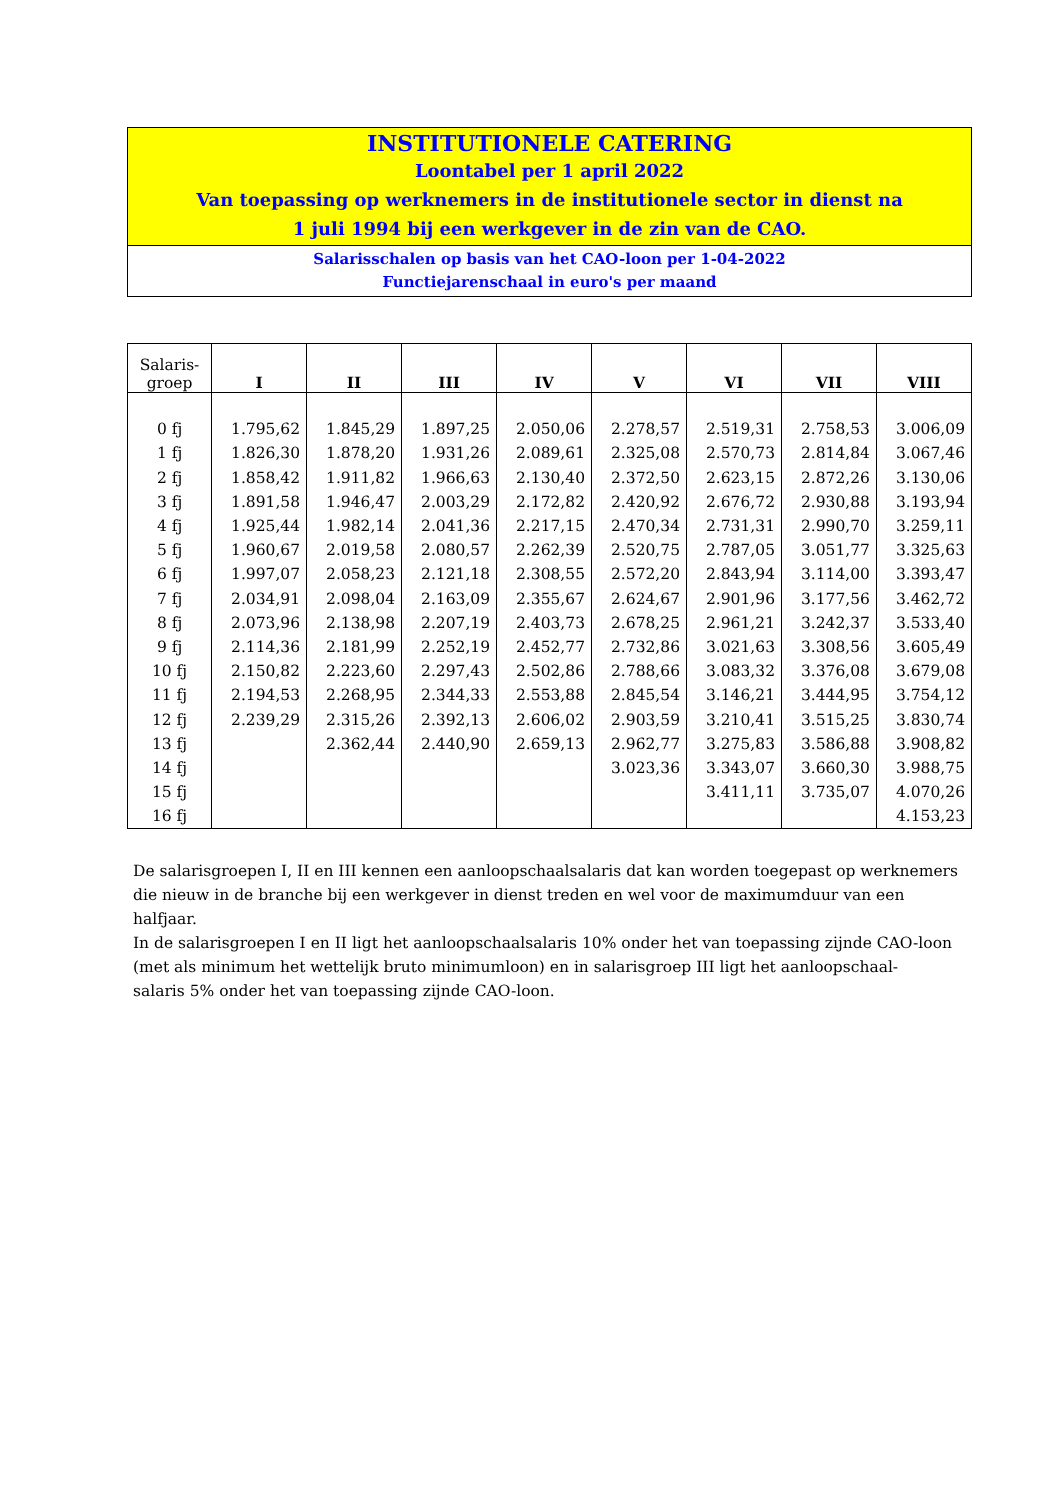INSTITUTIONELE CATERING
Loontabel per 1 april 2022
Van toepassing op werknemers in de institutionele sector in dienst na
1 juli 1994 bij een werkgever in de zin van de CAO.
Salarisschalen op basis van het CAO-loon per 1-04-2022
Functiejarenschaal in euro's per maand
| Salaris- groep | I | II | III | IV | V | VI | VII | VIII |
| --- | --- | --- | --- | --- | --- | --- | --- | --- |
| 0 fj | 1.795,62 | 1.845,29 | 1.897,25 | 2.050,06 | 2.278,57 | 2.519,31 | 2.758,53 | 3.006,09 |
| 1 fj | 1.826,30 | 1.878,20 | 1.931,26 | 2.089,61 | 2.325,08 | 2.570,73 | 2.814,84 | 3.067,46 |
| 2 fj | 1.858,42 | 1.911,82 | 1.966,63 | 2.130,40 | 2.372,50 | 2.623,15 | 2.872,26 | 3.130,06 |
| 3 fj | 1.891,58 | 1.946,47 | 2.003,29 | 2.172,82 | 2.420,92 | 2.676,72 | 2.930,88 | 3.193,94 |
| 4 fj | 1.925,44 | 1.982,14 | 2.041,36 | 2.217,15 | 2.470,34 | 2.731,31 | 2.990,70 | 3.259,11 |
| 5 fj | 1.960,67 | 2.019,58 | 2.080,57 | 2.262,39 | 2.520,75 | 2.787,05 | 3.051,77 | 3.325,63 |
| 6 fj | 1.997,07 | 2.058,23 | 2.121,18 | 2.308,55 | 2.572,20 | 2.843,94 | 3.114,00 | 3.393,47 |
| 7 fj | 2.034,91 | 2.098,04 | 2.163,09 | 2.355,67 | 2.624,67 | 2.901,96 | 3.177,56 | 3.462,72 |
| 8 fj | 2.073,96 | 2.138,98 | 2.207,19 | 2.403,73 | 2.678,25 | 2.961,21 | 3.242,37 | 3.533,40 |
| 9 fj | 2.114,36 | 2.181,99 | 2.252,19 | 2.452,77 | 2.732,86 | 3.021,63 | 3.308,56 | 3.605,49 |
| 10 fj | 2.150,82 | 2.223,60 | 2.297,43 | 2.502,86 | 2.788,66 | 3.083,32 | 3.376,08 | 3.679,08 |
| 11 fj | 2.194,53 | 2.268,95 | 2.344,33 | 2.553,88 | 2.845,54 | 3.146,21 | 3.444,95 | 3.754,12 |
| 12 fj | 2.239,29 | 2.315,26 | 2.392,13 | 2.606,02 | 2.903,59 | 3.210,41 | 3.515,25 | 3.830,74 |
| 13 fj | | 2.362,44 | 2.440,90 | 2.659,13 | 2.962,77 | 3.275,83 | 3.586,88 | 3.908,82 |
| 14 fj | | | | | 3.023,36 | 3.343,07 | 3.660,30 | 3.988,75 |
| 15 fj | | | | | | 3.411,11 | 3.735,07 | 4.070,26 |
| 16 fj | | | | | | | | 4.153,23 |
De salarisgroepen I, II en III kennen een aanloopschaalsalaris dat kan worden toegepast op werknemers die nieuw in de branche bij een werkgever in dienst treden en wel voor de maximumduur van een halfjaar.
In de salarisgroepen I en II ligt het aanloopschaalsalaris 10% onder het van toepassing zijnde CAO-loon (met als minimum het wettelijk bruto minimumloon) en in salarisgroep III ligt het aanloopschaal-
salaris 5% onder het van toepassing zijnde CAO-loon.